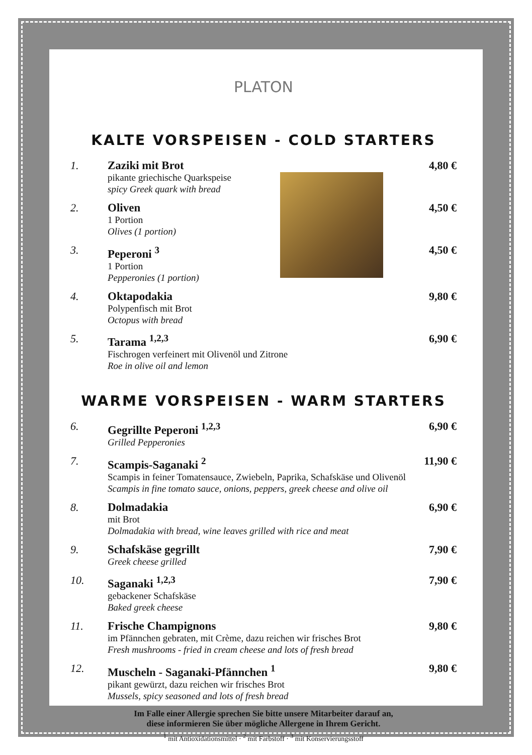PLATON
KALTE VORSPEISEN - COLD STARTERS
1. Zaziki mit Brot
pikante griechische Quarkspeise
spicy Greek quark with bread
4,80 €
2. Oliven
1 Portion
Olives (1 portion)
4,50 €
3. Peperoni <sup>3</sup>
1 Portion
Pepperonies (1 portion)
4,50 €
4. Oktapodakia
Polypenfisch mit Brot
Octopus with bread
9,80 €
5. Tarama <sup>1,2,3</sup>
Fischrogen verfeinert mit Olivenöl und Zitrone
Roe in olive oil and lemon
6,90 €
WARME VORSPEISEN - WARM STARTERS
6. Gegrillte Peperoni <sup>1,2,3</sup>
Grilled Pepperonies
6,90 €
7. Scampis-Saganaki <sup>2</sup>
Scampis in feiner Tomatensauce, Zwiebeln, Paprika, Schafskäse und Olivenöl
Scampis in fine tomato sauce, onions, peppers, greek cheese and olive oil
11,90 €
8. Dolmadakia
mit Brot
Dolmadakia with bread, wine leaves grilled with rice and meat
6,90 €
9. Schafskäse gegrillt
Greek cheese grilled
7,90 €
10. Saganaki <sup>1,2,3</sup>
gebackener Schafskäse
Baked greek cheese
7,90 €
11. Frische Champignons
im Pfännchen gebraten, mit Crème, dazu reichen wir frisches Brot
Fresh mushrooms - fried in cream cheese and lots of fresh bread
9,80 €
12. Muscheln - Saganaki-Pfännchen <sup>1</sup>
pikant gewürzt, dazu reichen wir frisches Brot
Mussels, spicy seasoned and lots of fresh bread
9,80 €
Im Falle einer Allergie sprechen Sie bitte unsere Mitarbeiter darauf an,
diese informieren Sie über mögliche Allergene in Ihrem Gericht.
<sup>1</sup> mit Antioxidationsmittel · <sup>2</sup> mit Farbstoff · <sup>3</sup> mit Konservierungsstoff